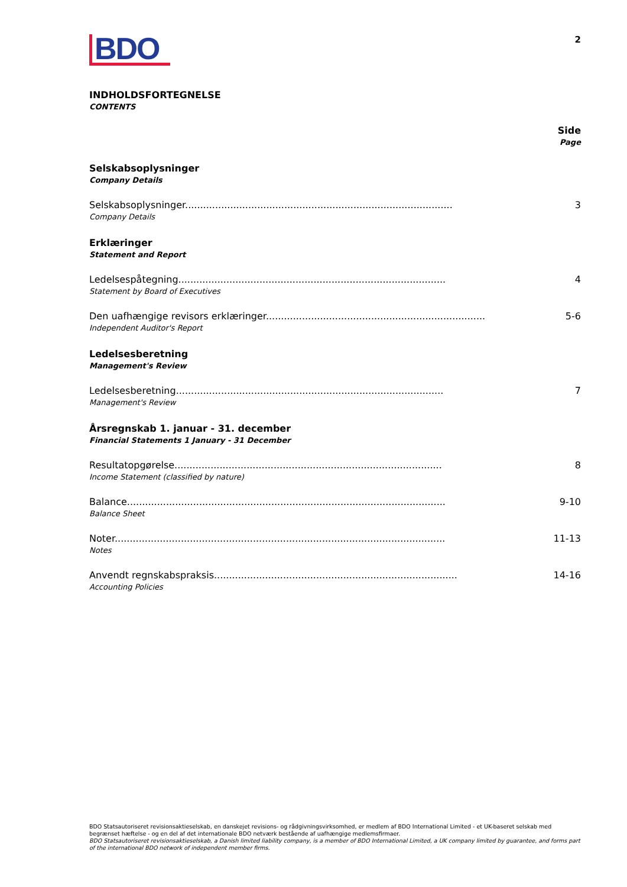BDO
2
INDHOLDSFORTEGNELSE
CONTENTS
Side
Page
Selskabsoplysninger
Company Details
Selskabsoplysninger.........................................................................................
Company Details
3
Erklæringer
Statement and Report
Ledelsespåtegning.........................................................................................
Statement by Board of Executives
4
Den uafhængige revisors erklæringer.........................................................................
Independent Auditor's Report
5-6
Ledelsesberetning
Management's Review
Ledelsesberetning.........................................................................................
Management's Review
7
Årsregnskab 1. januar - 31. december
Financial Statements 1 January - 31 December
Resultatopgørelse.........................................................................................
Income Statement (classified by nature)
8
Balance..........................................................................................................
Balance Sheet
9-10
Noter..............................................................................................................
Notes
11-13
Anvendt regnskabspraksis.................................................................................
Accounting Policies
14-16
BDO Statsautoriseret revisionsaktieselskab, en danskejet revisions- og rådgivningsvirksomhed, er medlem af BDO International Limited - et UK-baseret selskab med begrænset hæftelse - og en del af det internationale BDO netværk bestående af uafhængige medlemsfirmaer.
BDO Statsautoriseret revisionsaktieselskab, a Danish limited liability company, is a member of BDO International Limited, a UK company limited by guarantee, and forms part of the international BDO network of independent member firms.